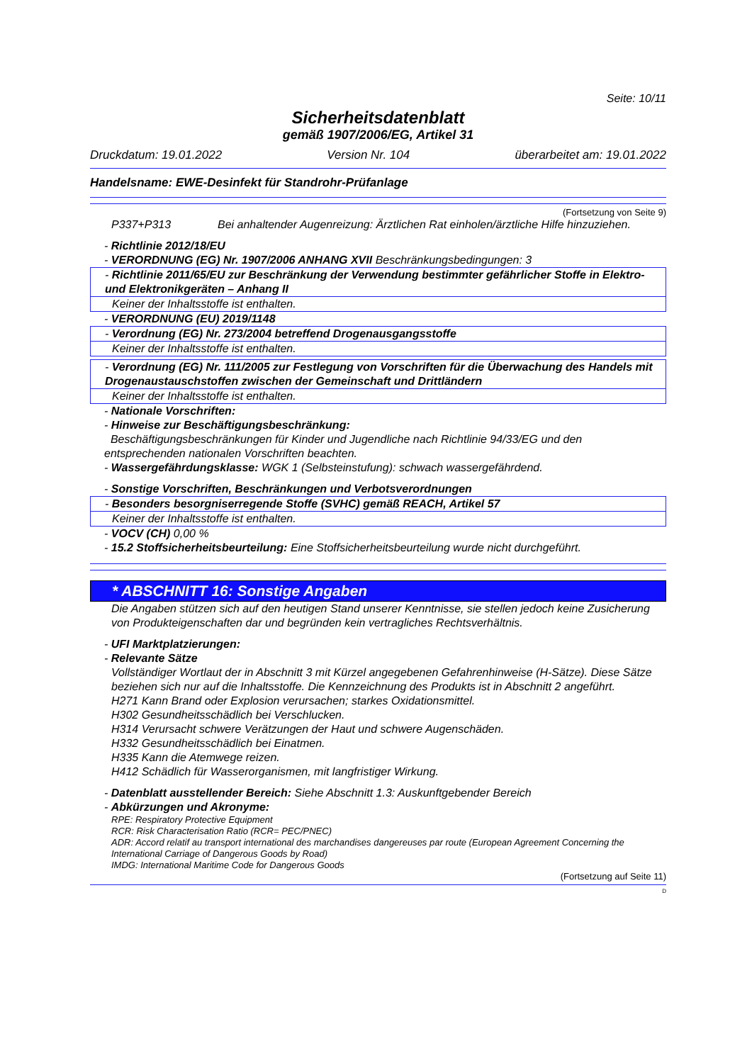Seite: 10/11
Sicherheitsdatenblatt
gemäß 1907/2006/EG, Artikel 31
Druckdatum: 19.01.2022 Version Nr. 104 überarbeitet am: 19.01.2022
Handelsname: EWE-Desinfekt für Standrohr-Prüfanlage
(Fortsetzung von Seite 9)
P337+P313 Bei anhaltender Augenreizung: Ärztlichen Rat einholen/ärztliche Hilfe hinzuziehen.
- Richtlinie 2012/18/EU
- VERORDNUNG (EG) Nr. 1907/2006 ANHANG XVII Beschränkungsbedingungen: 3
- Richtlinie 2011/65/EU zur Beschränkung der Verwendung bestimmter gefährlicher Stoffe in Elektro- und Elektronikgeräten – Anhang II
Keiner der Inhaltsstoffe ist enthalten.
- VERORDNUNG (EU) 2019/1148
- Verordnung (EG) Nr. 273/2004 betreffend Drogenausgangsstoffe
Keiner der Inhaltsstoffe ist enthalten.
- Verordnung (EG) Nr. 111/2005 zur Festlegung von Vorschriften für die Überwachung des Handels mit Drogenaustauschstoffen zwischen der Gemeinschaft und Drittländern
Keiner der Inhaltsstoffe ist enthalten.
- Nationale Vorschriften:
- Hinweise zur Beschäftigungsbeschränkung:
Beschäftigungsbeschränkungen für Kinder und Jugendliche nach Richtlinie 94/33/EG und den entsprechenden nationalen Vorschriften beachten.
- Wassergefährdungsklasse: WGK 1 (Selbsteinstufung): schwach wassergefährdend.
- Sonstige Vorschriften, Beschränkungen und Verbotsverordnungen
- Besonders besorgniserregende Stoffe (SVHC) gemäß REACH, Artikel 57
Keiner der Inhaltsstoffe ist enthalten.
- VOCV (CH) 0,00 %
- 15.2 Stoffsicherheitsbeurteilung: Eine Stoffsicherheitsbeurteilung wurde nicht durchgeführt.
* ABSCHNITT 16: Sonstige Angaben
Die Angaben stützen sich auf den heutigen Stand unserer Kenntnisse, sie stellen jedoch keine Zusicherung von Produkteigenschaften dar und begründen kein vertragliches Rechtsverhältnis.
- UFI Marktplatzierungen:
- Relevante Sätze
Vollständiger Wortlaut der in Abschnitt 3 mit Kürzel angegebenen Gefahrenhinweise (H-Sätze). Diese Sätze beziehen sich nur auf die Inhaltsstoffe. Die Kennzeichnung des Produkts ist in Abschnitt 2 angeführt.
H271 Kann Brand oder Explosion verursachen; starkes Oxidationsmittel.
H302 Gesundheitsschädlich bei Verschlucken.
H314 Verursacht schwere Verätzungen der Haut und schwere Augenschäden.
H332 Gesundheitsschädlich bei Einatmen.
H335 Kann die Atemwege reizen.
H412 Schädlich für Wasserorganismen, mit langfristiger Wirkung.
- Datenblatt ausstellender Bereich: Siehe Abschnitt 1.3: Auskunftgebender Bereich
- Abkürzungen und Akronyme:
RPE: Respiratory Protective Equipment
RCR: Risk Characterisation Ratio (RCR= PEC/PNEC)
ADR: Accord relatif au transport international des marchandises dangereuses par route (European Agreement Concerning the International Carriage of Dangerous Goods by Road)
IMDG: International Maritime Code for Dangerous Goods
(Fortsetzung auf Seite 11)
D